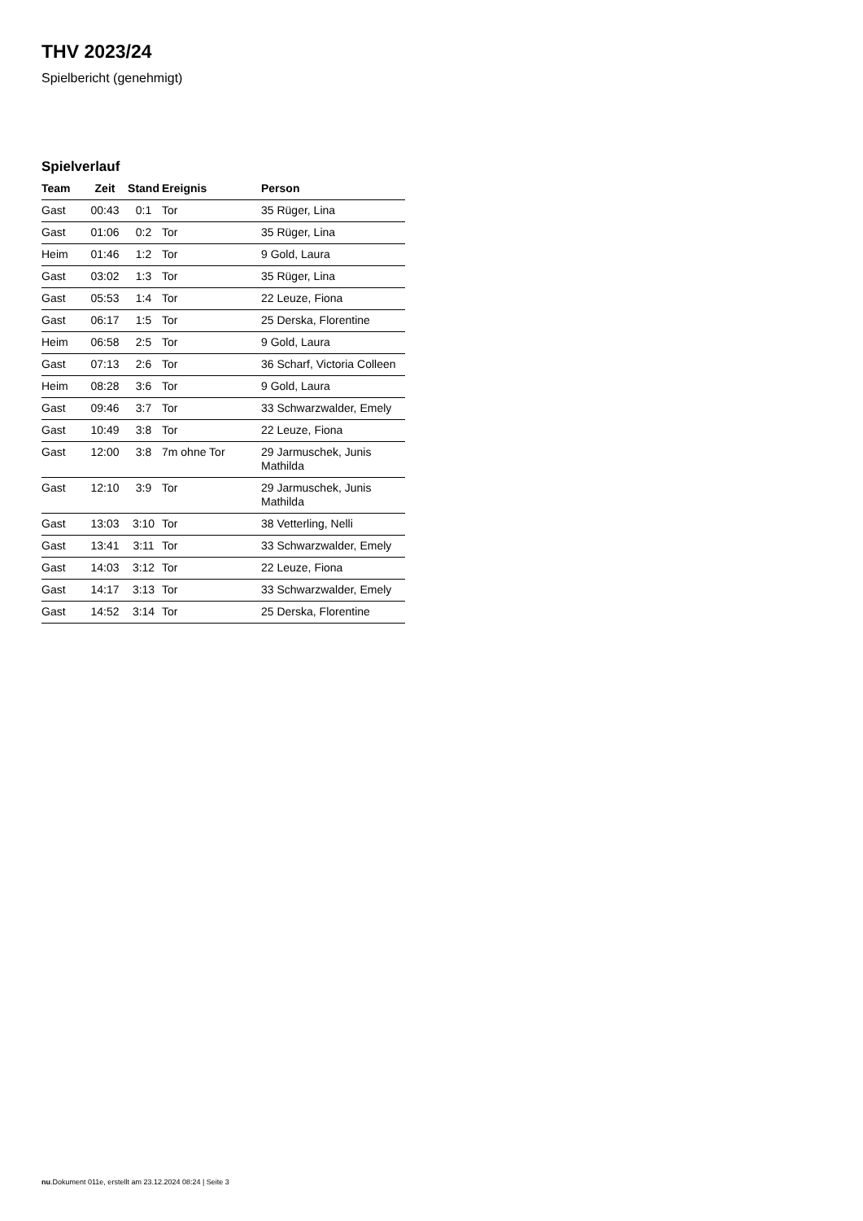THV 2023/24
Spielbericht (genehmigt)
Spielverlauf
| Team | Zeit | Stand | Ereignis | Person |
| --- | --- | --- | --- | --- |
| Gast | 00:43 | 0:1 | Tor | 35 Rüger, Lina |
| Gast | 01:06 | 0:2 | Tor | 35 Rüger, Lina |
| Heim | 01:46 | 1:2 | Tor | 9 Gold, Laura |
| Gast | 03:02 | 1:3 | Tor | 35 Rüger, Lina |
| Gast | 05:53 | 1:4 | Tor | 22 Leuze, Fiona |
| Gast | 06:17 | 1:5 | Tor | 25 Derska, Florentine |
| Heim | 06:58 | 2:5 | Tor | 9 Gold, Laura |
| Gast | 07:13 | 2:6 | Tor | 36 Scharf, Victoria Colleen |
| Heim | 08:28 | 3:6 | Tor | 9 Gold, Laura |
| Gast | 09:46 | 3:7 | Tor | 33 Schwarzwalder, Emely |
| Gast | 10:49 | 3:8 | Tor | 22 Leuze, Fiona |
| Gast | 12:00 | 3:8 | 7m ohne Tor | 29 Jarmuschek, Junis Mathilda |
| Gast | 12:10 | 3:9 | Tor | 29 Jarmuschek, Junis Mathilda |
| Gast | 13:03 | 3:10 | Tor | 38 Vetterling, Nelli |
| Gast | 13:41 | 3:11 | Tor | 33 Schwarzwalder, Emely |
| Gast | 14:03 | 3:12 | Tor | 22 Leuze, Fiona |
| Gast | 14:17 | 3:13 | Tor | 33 Schwarzwalder, Emely |
| Gast | 14:52 | 3:14 | Tor | 25 Derska, Florentine |
nu.Dokument 011e, erstellt am 23.12.2024 08:24 | Seite 3